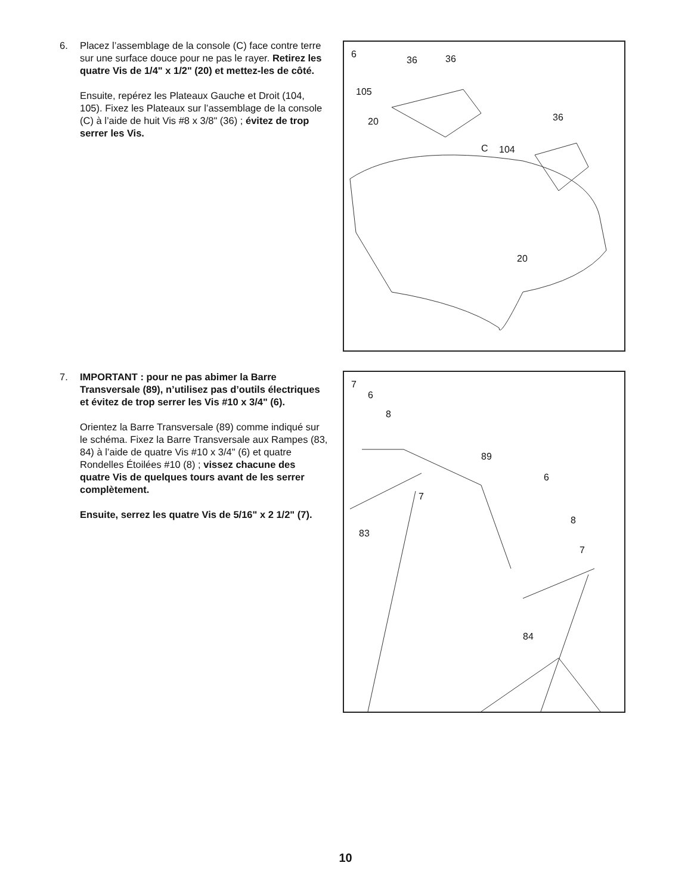6. Placez l’assemblage de la console (C) face contre terre sur une surface douce pour ne pas le rayer. Retirez les quatre Vis de 1/4" x 1/2" (20) et mettez-les de côté.
Ensuite, repérez les Plateaux Gauche et Droit (104, 105). Fixez les Plateaux sur l’assemblage de la console (C) à l’aide de huit Vis #8 x 3/8" (36) ; évitez de trop serrer les Vis.
6
36 36
105
20 36
C 104
20
7. IMPORTANT : pour ne pas abimer la Barre Transversale (89), n’utilisez pas d’outils électriques et évitez de trop serrer les Vis #10 x 3/4" (6).
Orientez la Barre Transversale (89) comme indiqué sur le schéma. Fixez la Barre Transversale aux Rampes (83, 84) à l’aide de quatre Vis #10 x 3/4" (6) et quatre Rondelles Étoilées #10 (8) ; vissez chacune des quatre Vis de quelques tours avant de les serrer complètement.
Ensuite, serrez les quatre Vis de 5/16" x 2 1/2" (7).
7
6
8
89
6
7
8
83
7
84
10